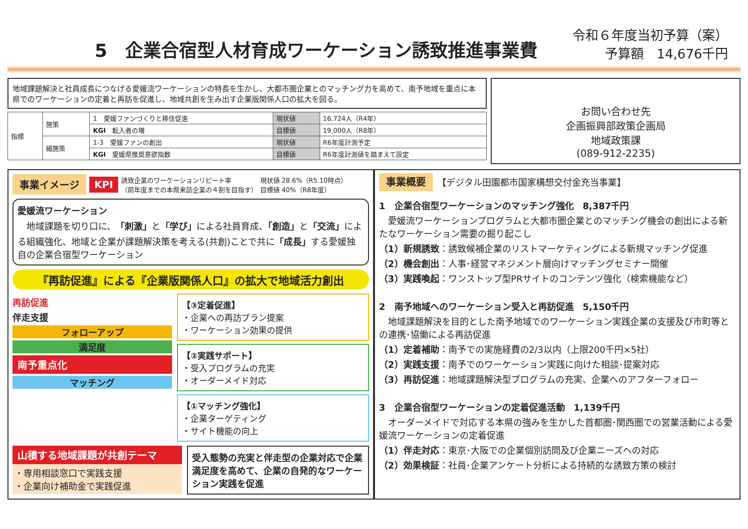5　企業合宿型人材育成ワーケーション誘致推進事業費
令和６年度当初予算（案）
予算額　14,676千円
地域課題解決と社員成長につなげる愛媛流ワーケーションの特長を生かし、大都市圏企業とのマッチング力を高めて、南予地域を重点に本県でのワーケーションの定着と再訪を促進し、地域共創を生み出す企業版関係人口の拡大を図る。
| 指標 | 施策 | 1 愛媛ファンづくりと移住促進 | 現状値 | 16,724人（R4年） |
| | | KGI 転入者の増 | 目標値 | 19,000人（R8年） |
| | 細施策 | 1-3 愛媛ファンの創出 | 現状値 | R6年度計測予定 |
| | | KGI 愛媛県推奨意欲指数 | 目標値 | R6年度計測値を踏まえて設定 |
お問い合わせ先
企画振興部政策企画局
地域政策課
(089-912-2235)
事業イメージ KPI 誘致企業のワーケーションリピート率
（前年度までの本県来訪企業の４割を目指す） 現状値 28.6%（R5.10時点）
目標値 40%（R8年度）
愛媛流ワーケーション
　地域課題を切り口に、「刺激」と「学び」による社員育成、「創造」と「交流」による組織強化、地域と企業が課題解決策を考える(共創)ことで共に「成長」する愛媛独自の企業合宿型ワーケーション
『再訪促進』による『企業版関係人口』の拡大で地域活力創出
再訪促進
伴走支援
フォローアップ
満足度
南予重点化
マッチング
【③定着促進】
・企業への再訪プラン提案
・ワーケーション効果の提供
【②実践サポート】
・受入プログラムの充実
・オーダーメイド対応
【①マッチング強化】
・企業ターゲティング
・サイト機能の向上
山積する地域課題が共創テーマ
・専用相談窓口で実践支援
・企業向け補助金で実践促進
受入態勢の充実と伴走型の企業対応で企業満足度を高めて、企業の自発的なワーケーション実践を促進
事業概要　【デジタル田園都市国家構想交付金充当事業】
1　企業合宿型ワーケーションのマッチング強化　8,387千円
　愛媛流ワーケーションプログラムと大都市圏企業とのマッチング機会の創出による新たなワーケーション需要の掘り起こし
（1）新規誘致：誘致候補企業のリストマーケティングによる新規マッチング促進
（2）機会創出：人事･経営マネジメント層向けマッチングセミナー開催
（3）実践喚起：ワンストップ型PRサイトのコンテンツ強化（検索機能など）
2　南予地域へのワーケーション受入と再訪促進　5,150千円
　地域課題解決を目的とした南予地域でのワーケーション実践企業の支援及び市町等との連携･協働による再訪促進
（1）定着補助：南予での実施経費の2/3以内（上限200千円×5社）
（2）実践支援：南予でのワーケーション実践に向けた相談･提案対応
（3）再訪促進：地域課題解決型プログラムの充実、企業へのアフターフォロー
3　企業合宿型ワーケーションの定着促進活動　1,139千円
　オーダーメイドで対応する本県の強みを生かした首都圏･関西圏での営業活動による愛媛流ワーケーションの定着促進
（1）伴走対応：東京･大阪での企業個別訪問及び企業ニーズへの対応
（2）効果検証：社員･企業アンケート分析による持続的な誘致方策の検討